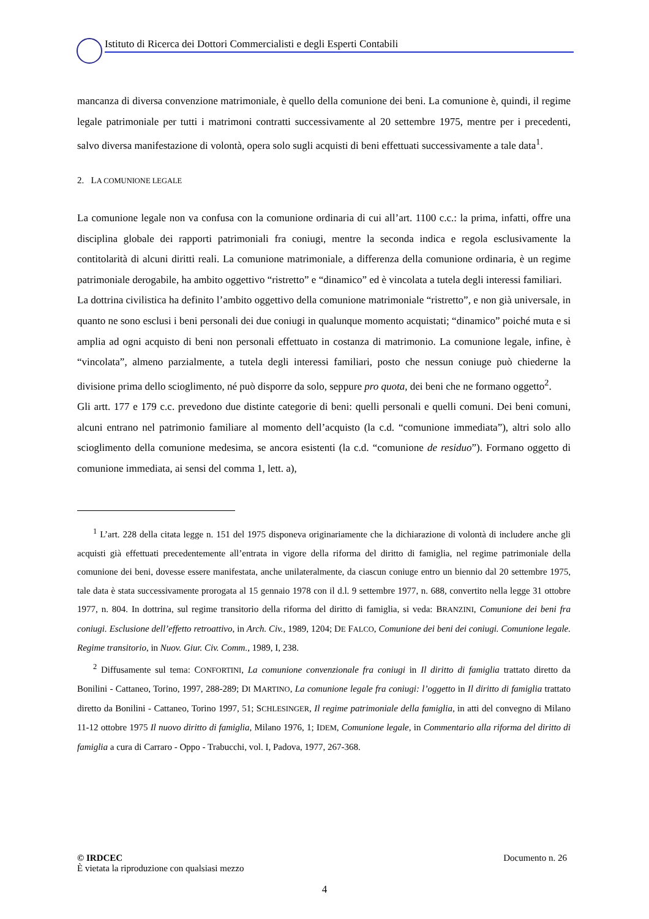Istituto di Ricerca dei Dottori Commercialisti e degli Esperti Contabili
mancanza di diversa convenzione matrimoniale, è quello della comunione dei beni. La comunione è, quindi, il regime legale patrimoniale per tutti i matrimoni contratti successivamente al 20 settembre 1975, mentre per i precedenti, salvo diversa manifestazione di volontà, opera solo sugli acquisti di beni effettuati successivamente a tale data<sup>1</sup>.
2. LA COMUNIONE LEGALE
La comunione legale non va confusa con la comunione ordinaria di cui all’art. 1100 c.c.: la prima, infatti, offre una disciplina globale dei rapporti patrimoniali fra coniugi, mentre la seconda indica e regola esclusivamente la contitolarità di alcuni diritti reali. La comunione matrimoniale, a differenza della comunione ordinaria, è un regime patrimoniale derogabile, ha ambito oggettivo “ristretto” e “dinamico” ed è vincolata a tutela degli interessi familiari.
La dottrina civilistica ha definito l’ambito oggettivo della comunione matrimoniale “ristretto”, e non già universale, in quanto ne sono esclusi i beni personali dei due coniugi in qualunque momento acquistati; “dinamico” poiché muta e si amplia ad ogni acquisto di beni non personali effettuato in costanza di matrimonio. La comunione legale, infine, è “vincolata”, almeno parzialmente, a tutela degli interessi familiari, posto che nessun coniuge può chiederne la divisione prima dello scioglimento, né può disporre da solo, seppure pro quota, dei beni che ne formano oggetto<sup>2</sup>.
Gli artt. 177 e 179 c.c. prevedono due distinte categorie di beni: quelli personali e quelli comuni. Dei beni comuni, alcuni entrano nel patrimonio familiare al momento dell’acquisto (la c.d. “comunione immediata”), altri solo allo scioglimento della comunione medesima, se ancora esistenti (la c.d. “comunione de residuo”). Formano oggetto di comunione immediata, ai sensi del comma 1, lett. a),
<sup>1</sup> L’art. 228 della citata legge n. 151 del 1975 disponeva originariamente che la dichiarazione di volontà di includere anche gli acquisti già effettuati precedentemente all’entrata in vigore della riforma del diritto di famiglia, nel regime patrimoniale della comunione dei beni, dovesse essere manifestata, anche unilateralmente, da ciascun coniuge entro un biennio dal 20 settembre 1975, tale data è stata successivamente prorogata al 15 gennaio 1978 con il d.l. 9 settembre 1977, n. 688, convertito nella legge 31 ottobre 1977, n. 804. In dottrina, sul regime transitorio della riforma del diritto di famiglia, si veda: BRANZINI, Comunione dei beni fra coniugi. Esclusione dell’effetto retroattivo, in Arch. Civ., 1989, 1204; DE FALCO, Comunione dei beni dei coniugi. Comunione legale. Regime transitorio, in Nuov. Giur. Civ. Comm., 1989, I, 238.
<sup>2</sup> Diffusamente sul tema: CONFORTINI, La comunione convenzionale fra coniugi in Il diritto di famiglia trattato diretto da Bonilini - Cattaneo, Torino, 1997, 288-289; DI MARTINO, La comunione legale fra coniugi: l’oggetto in Il diritto di famiglia trattato diretto da Bonilini - Cattaneo, Torino 1997, 51; SCHLESINGER, Il regime patrimoniale della famiglia, in atti del convegno di Milano 11-12 ottobre 1975 Il nuovo diritto di famiglia, Milano 1976, 1; IDEM, Comunione legale, in Commentario alla riforma del diritto di famiglia a cura di Carraro - Oppo - Trabucchi, vol. I, Padova, 1977, 267-368.
Documento n. 26 © IRDCEC
È vietata la riproduzione con qualsiasi mezzo
4